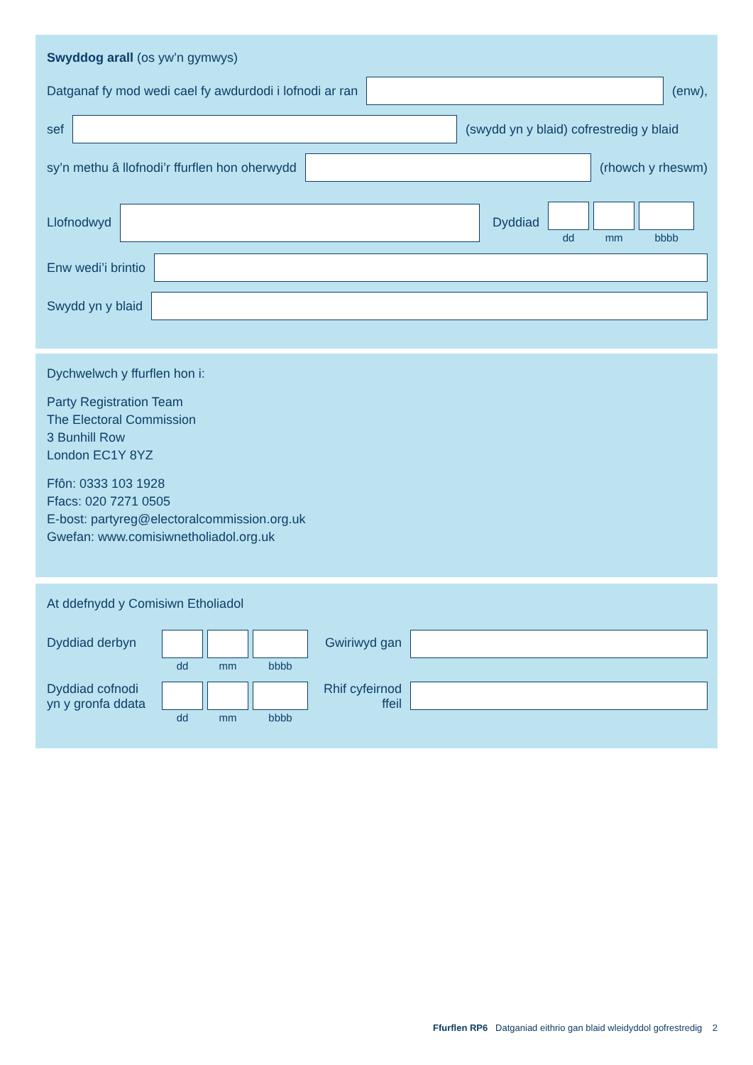Swyddog arall (os yw’n gymwys)
Datganaf fy mod wedi cael fy awdurdodi i lofnodi ar ran
(enw),
sef
(swydd yn y blaid) cofrestredig y blaid
sy’n methu â llofnodi’r ffurflen hon oherwydd
(rhowch y rheswm)
Llofnodwyd Dyddiad
dd mm bbbb
Enw wedi’i brintio
Swydd yn y blaid
Dychwelwch y ffurflen hon i:
Party Registration Team
The Electoral Commission
3 Bunhill Row
London EC1Y 8YZ
Ffôn: 0333 103 1928
Ffacs: 020 7271 0505
E-bost: partyreg@electoralcommission.org.uk
Gwefan: www.comisiwnetholiadol.org.uk
At ddefnydd y Comisiwn Etholiadol
Dyddiad derbyn
dd mm bbbb
Gwiriwyd gan
Dyddiad cofnodi yn y gronfa ddata
dd mm bbbb
Rhif cyfeirnod ffeil
Ffurflen RP6 Datganiad eithrio gan blaid wleidyddol gofrestredig 2